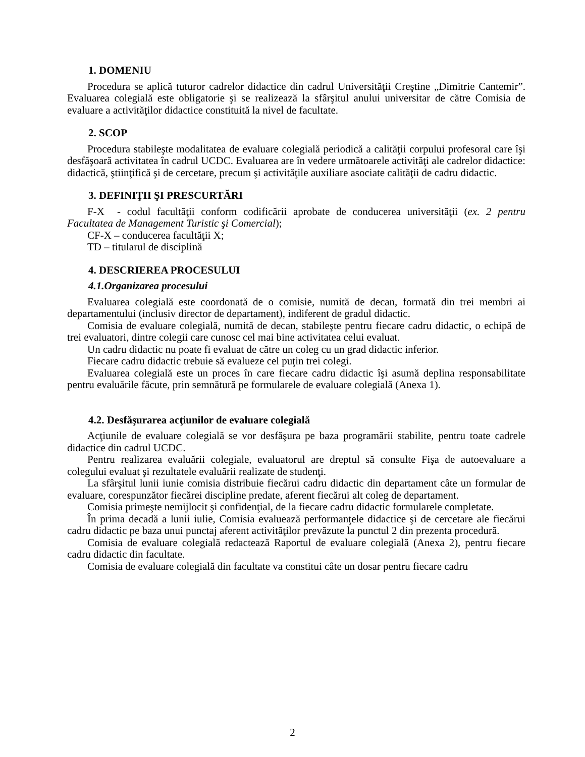1. DOMENIU
Procedura se aplică tuturor cadrelor didactice din cadrul Universităţii Creştine „Dimitrie Cantemir”. Evaluarea colegială este obligatorie şi se realizează la sfârşitul anului universitar de către Comisia de evaluare a activităţilor didactice constituită la nivel de facultate.
2. SCOP
Procedura stabileşte modalitatea de evaluare colegială periodică a calităţii corpului profesoral care îşi desfăşoară activitatea în cadrul UCDC. Evaluarea are în vedere următoarele activităţi ale cadrelor didactice: didactică, ştiinţifică şi de cercetare, precum şi activităţile auxiliare asociate calităţii de cadru didactic.
3. DEFINIŢII ŞI PRESCURTĂRI
F-X - codul facultăţii conform codificării aprobate de conducerea universităţii (ex. 2 pentru Facultatea de Management Turistic şi Comercial);
CF-X – conducerea facultăţii X;
TD – titularul de disciplină
4. DESCRIEREA PROCESULUI
4.1.Organizarea procesului
Evaluarea colegială este coordonată de o comisie, numită de decan, formată din trei membri ai departamentului (inclusiv director de departament), indiferent de gradul didactic.
Comisia de evaluare colegială, numită de decan, stabileşte pentru fiecare cadru didactic, o echipă de trei evaluatori, dintre colegii care cunosc cel mai bine activitatea celui evaluat.
Un cadru didactic nu poate fi evaluat de către un coleg cu un grad didactic inferior.
Fiecare cadru didactic trebuie să evalueze cel puţin trei colegi.
Evaluarea colegială este un proces în care fiecare cadru didactic îşi asumă deplina responsabilitate pentru evaluările făcute, prin semnătură pe formularele de evaluare colegială (Anexa 1).
4.2. Desfăşurarea acţiunilor de evaluare colegială
Acţiunile de evaluare colegială se vor desfăşura pe baza programării stabilite, pentru toate cadrele didactice din cadrul UCDC.
Pentru realizarea evaluării colegiale, evaluatorul are dreptul să consulte Fişa de autoevaluare a colegului evaluat şi rezultatele evaluării realizate de studenţi.
La sfârşitul lunii iunie comisia distribuie fiecărui cadru didactic din departament câte un formular de evaluare, corespunzător fiecărei discipline predate, aferent fiecărui alt coleg de departament.
Comisia primeşte nemijlocit şi confidenţial, de la fiecare cadru didactic formularele completate.
În prima decadă a lunii iulie, Comisia evaluează performanţele didactice şi de cercetare ale fiecărui cadru didactic pe baza unui punctaj aferent activităţilor prevăzute la punctul 2 din prezenta procedură.
Comisia de evaluare colegială redactează Raportul de evaluare colegială (Anexa 2), pentru fiecare cadru didactic din facultate.
Comisia de evaluare colegială din facultate va constitui câte un dosar pentru fiecare cadru
2